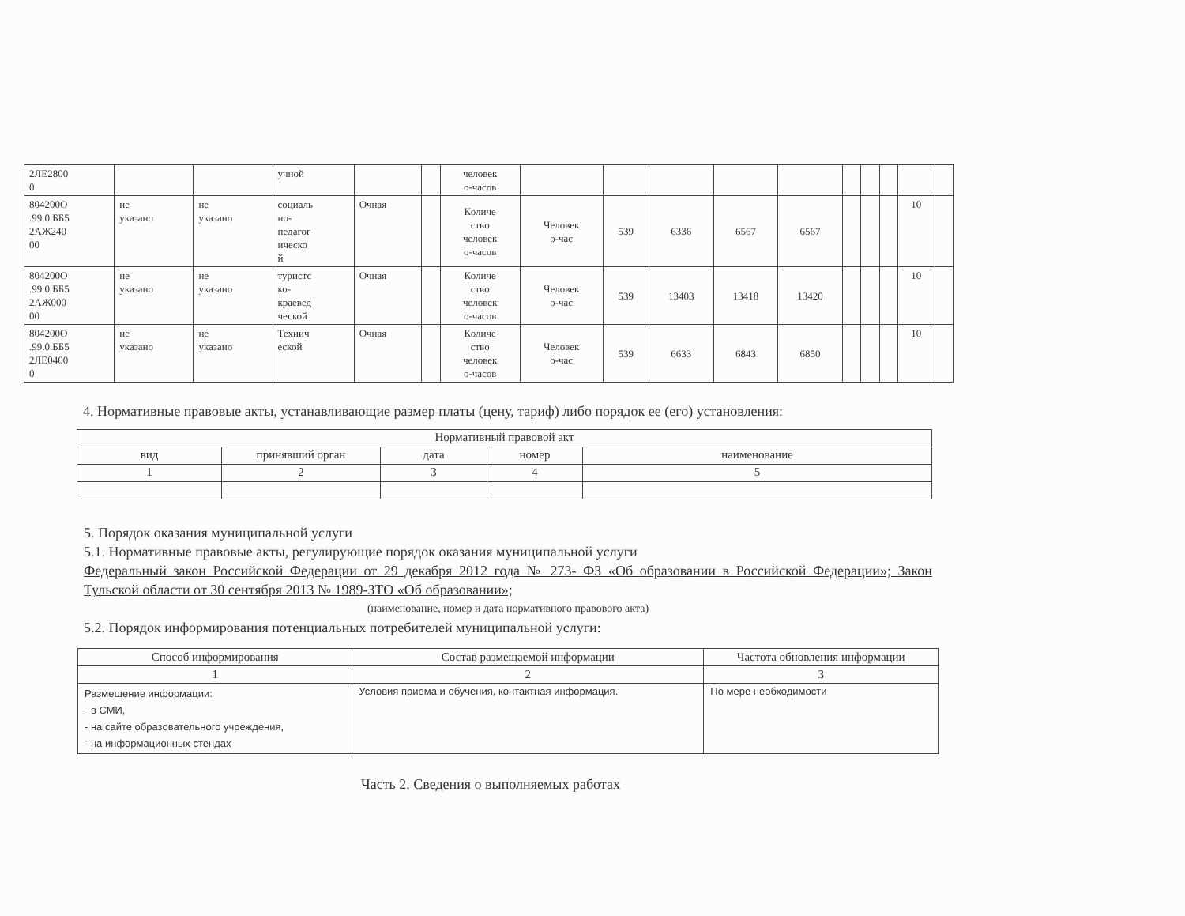| 2ЛЕ2800 0 | | | учной | | | человек о-часов | | | | | | | | | | |
| 804200О .99.0.ББ5 2АЖ240 00 | не указано | не указано | социаль но- педагог ическо й | Очная | | Количе ство человек о-часов | Человек о-час | 539 | 6336 | 6567 | 6567 | | | | 10 | |
| 804200О .99.0.ББ5 2АЖ000 00 | не указано | не указано | туристс ко- краевед ческой | Очная | | Количе ство человек о-часов | Человек о-час | 539 | 13403 | 13418 | 13420 | | | | 10 | |
| 804200О .99.0.ББ5 2ЛЕ0400 0 | не указано | не указано | Технич еской | Очная | | Количе ство человек о-часов | Человек о-час | 539 | 6633 | 6843 | 6850 | | | | 10 | |
4. Нормативные правовые акты, устанавливающие размер платы (цену, тариф) либо порядок ее (его) установления:
| Нормативный правовой акт | | | | |
| --- | --- | --- | --- | --- |
| вид | принявший орган | дата | номер | наименование |
| 1 | 2 | 3 | 4 | 5 |
5. Порядок оказания муниципальной услуги
5.1. Нормативные правовые акты, регулирующие порядок оказания муниципальной услуги
Федеральный закон Российской Федерации от 29 декабря 2012 года № 273- ФЗ «Об образовании в Российской Федерации»; Закон Тульской области от 30 сентября 2013 № 1989-ЗТО «Об образовании»;
(наименование, номер и дата нормативного правового акта)
5.2. Порядок информирования потенциальных потребителей муниципальной услуги:
| Способ информирования | Состав размещаемой информации | Частота обновления информации |
| --- | --- | --- |
| 1 | 2 | 3 |
| Размещение информации: - в СМИ, - на сайте образовательного учреждения, - на информационных стендах | Условия приема и обучения, контактная информация. | По мере необходимости |
Часть 2. Сведения о выполняемых работах